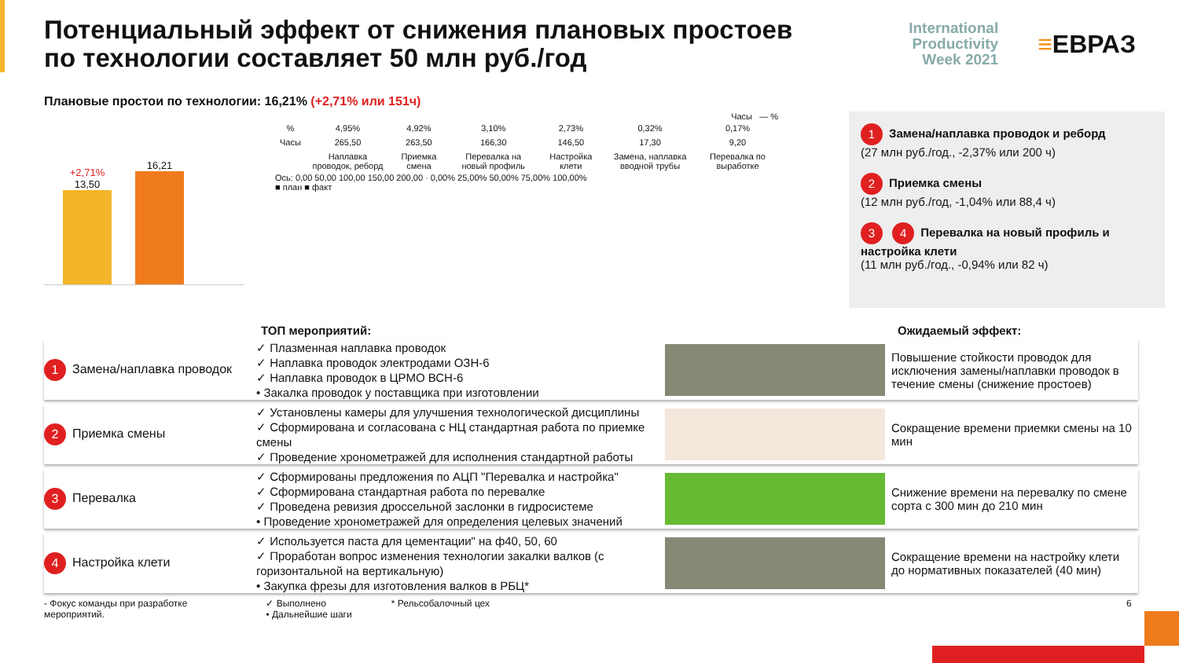Потенциальный эффект от снижения плановых простоев
по технологии составляет 50 млн руб./год
International
Productivity
Week 2021
≡ЕВРАЗ
Плановые простои по технологии: 16,21% (+2,71% или 151ч)
+2,71%
13,50
16,21
Часы — %
| % | 4,95% | 4,92% | 3,10% | 2,73% | 0,32% | 0,17% |
| Часы | 265,50 | 263,50 | 166,30 | 146,50 | 17,30 | 9,20 |
| | Наплавка проводок, реборд | Приемка смена | Перевалка на новый профиль | Настройка клети | Замена, наплавка вводной трубы | Перевалка по выработке |
Ось: 0,00 50,00 100,00 150,00 200,00 · 0,00% 25,00% 50,00% 75,00% 100,00%
■ план ■ факт
1 Замена/наплавка проводок и реборд
(27 млн руб./год., -2,37% или 200 ч)
2 Приемка смены
(12 млн руб./год, -1,04% или 88,4 ч)
3 4 Перевалка на новый профиль и настройка клети
(11 млн руб./год., -0,94% или 82 ч)
ТОП мероприятий: Ожидаемый эффект:
1 Замена/наплавка проводок
✓ Плазменная наплавка проводок
✓ Наплавка проводок электродами ОЗН-6
✓ Наплавка проводок в ЦРМО ВСН-6
• Закалка проводок у поставщика при изготовлении
Повышение стойкости проводок для исключения замены/наплавки проводок в течение смены (снижение простоев)
2 Приемка смены
✓ Установлены камеры для улучшения технологической дисциплины
✓ Сформирована и согласована с НЦ стандартная работа по приемке смены
✓ Проведение хронометражей для исполнения стандартной работы
Сокращение времени приемки смены на 10 мин
3 Перевалка
✓ Сформированы предложения по АЦП "Перевалка и настройка"
✓ Сформирована стандартная работа по перевалке
✓ Проведена ревизия дроссельной заслонки в гидросистеме
• Проведение хронометражей для определения целевых значений
Снижение времени на перевалку по смене сорта с 300 мин до 210 мин
4 Настройка клети
✓ Используется паста для цементации" на ф40, 50, 60
✓ Проработан вопрос изменения технологии закалки валков (с горизонтальной на вертикальную)
• Закупка фрезы для изготовления валков в РБЦ*
Сокращение времени на настройку клети до нормативных показателей (40 мин)
- Фокус команды при разработке
мероприятий.
✓ Выполнено
• Дальнейшие шаги
* Рельсобалочный цех 6